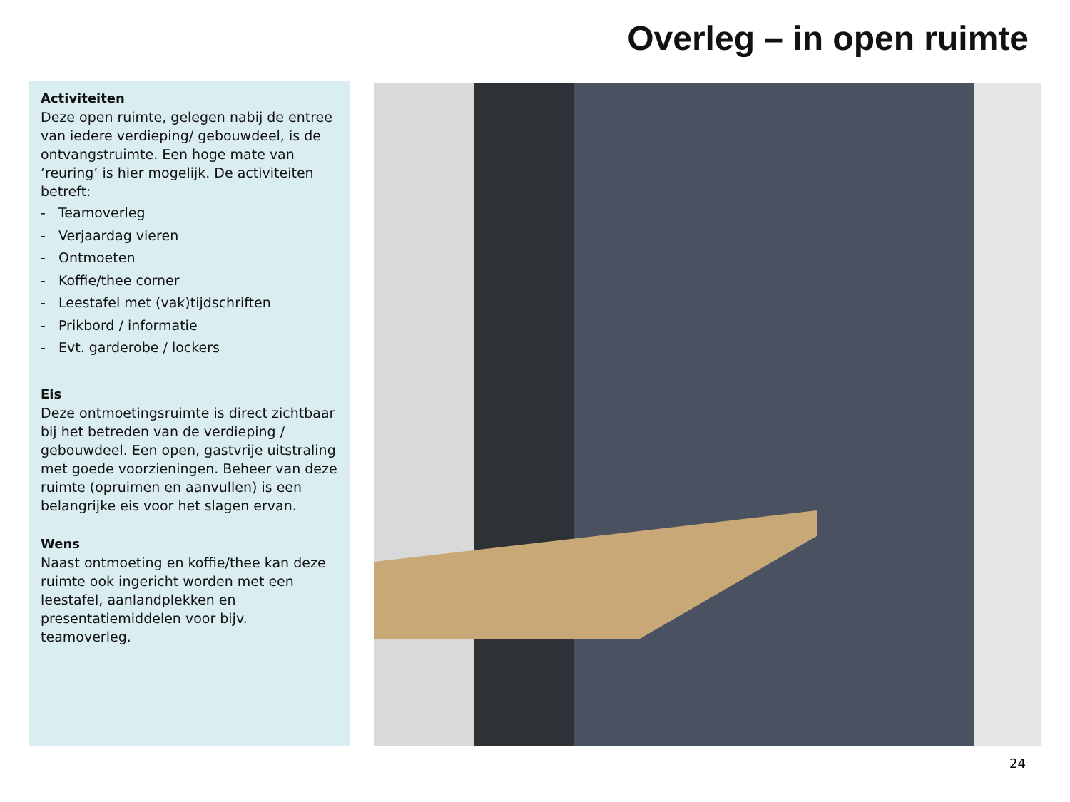Overleg – in open ruimte
Activiteiten
Deze open ruimte, gelegen nabij de entree van iedere verdieping/ gebouwdeel, is de ontvangstruimte. Een hoge mate van ‘reuring’ is hier mogelijk. De activiteiten betreft:
- Teamoverleg
- Verjaardag vieren
- Ontmoeten
- Koffie/thee corner
- Leestafel met (vak)tijdschriften
- Prikbord / informatie
- Evt. garderobe / lockers
Eis
Deze ontmoetingsruimte is direct zichtbaar bij het betreden van de verdieping / gebouwdeel. Een open, gastvrije uitstraling met goede voorzieningen. Beheer van deze ruimte (opruimen en aanvullen) is een belangrijke eis voor het slagen ervan.
Wens
Naast ontmoeting en koffie/thee kan deze ruimte ook ingericht worden met een leestafel, aanlandplekken en presentatiemiddelen voor bijv. teamoverleg.
24